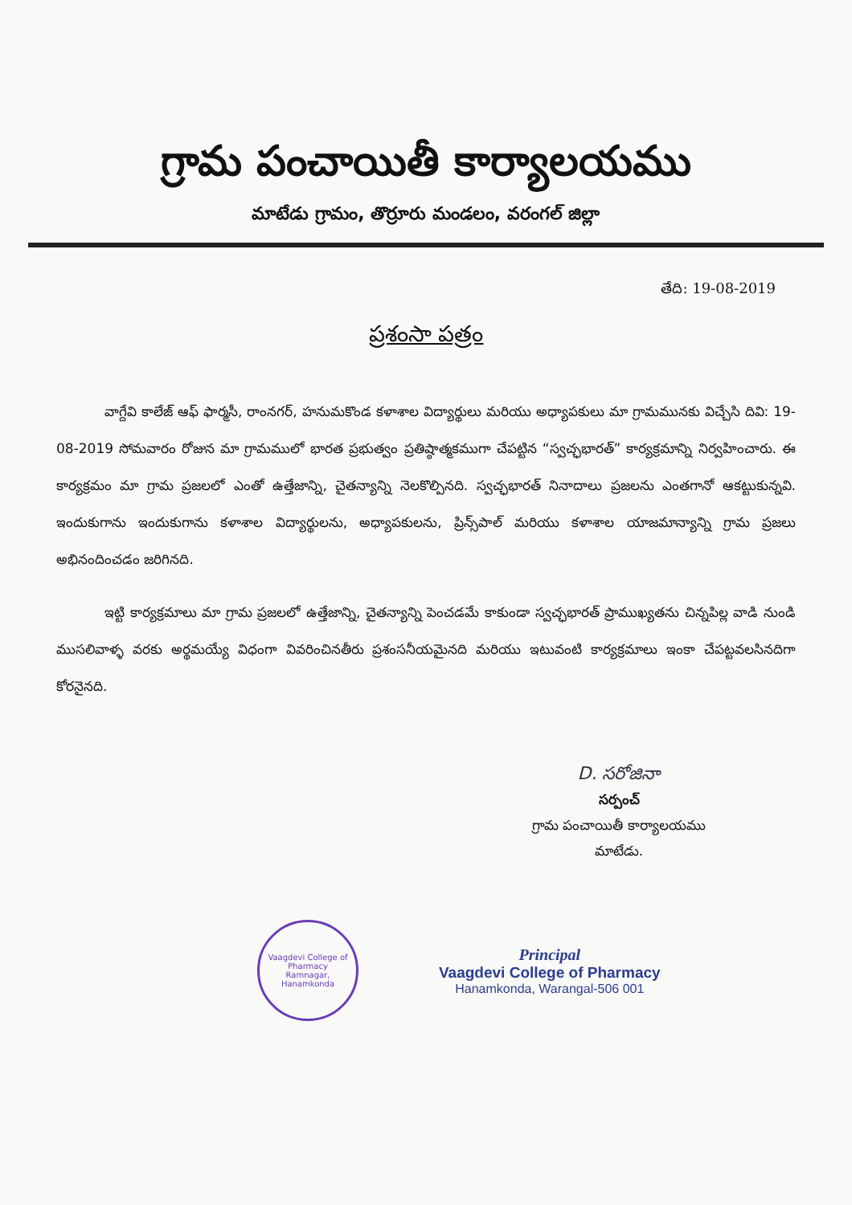గ్రామ పంచాయితీ కార్యాలయము
మాటేడు గ్రామం, తొర్రూరు మండలం, వరంగల్ జిల్లా
తేది: 19-08-2019
ప్రశంసా పత్రం
వాగ్దేవి కాలేజ్ ఆఫ్ ఫార్మసీ, రాంనగర్, హనుమకొండ కళాశాల విద్యార్థులు మరియు అధ్యాపకులు మా గ్రామమునకు విచ్చేసి దివి: 19-08-2019 సోమవారం రోజున మా గ్రామములో భారత ప్రభుత్వం ప్రతిష్ఠాత్మకముగా చేపట్టిన “స్వచ్ఛభారత్” కార్యక్రమాన్ని నిర్వహించారు. ఈ కార్యక్రమం మా గ్రామ ప్రజలలో ఎంతో ఉత్తేజాన్ని, చైతన్యాన్ని నెలకొల్పినది. స్వచ్ఛభారత్ నినాదాలు ప్రజలను ఎంతగానో ఆకట్టుకున్నవి. ఇందుకుగాను ఇందుకుగాను కళాశాల విద్యార్థులను, అధ్యాపకులను, ప్రిన్స్‌పాల్ మరియు కళాశాల యాజమాన్యాన్ని గ్రామ ప్రజలు అభినందించడం జరిగినది.
ఇట్టి కార్యక్రమాలు మా గ్రామ ప్రజలలో ఉత్తేజాన్ని, చైతన్యాన్ని పెంచడమే కాకుండా స్వచ్ఛభారత్ ప్రాముఖ్యతను చిన్నపిల్ల వాడి నుండి ముసలివాళ్ళ వరకు అర్థమయ్యే విధంగా వివరించినతీరు ప్రశంసనీయమైనది మరియు ఇటువంటి కార్యక్రమాలు ఇంకా చేపట్టవలసినదిగా కోరనైనది.
D. సరోజినా
సర్పంచ్
గ్రామ పంచాయితీ కార్యాలయము
మాటేడు.
Vaagdevi College of Pharmacy
Ramnagar, Hanamkonda
Principal
Vaagdevi College of Pharmacy
Hanamkonda, Warangal-506 001